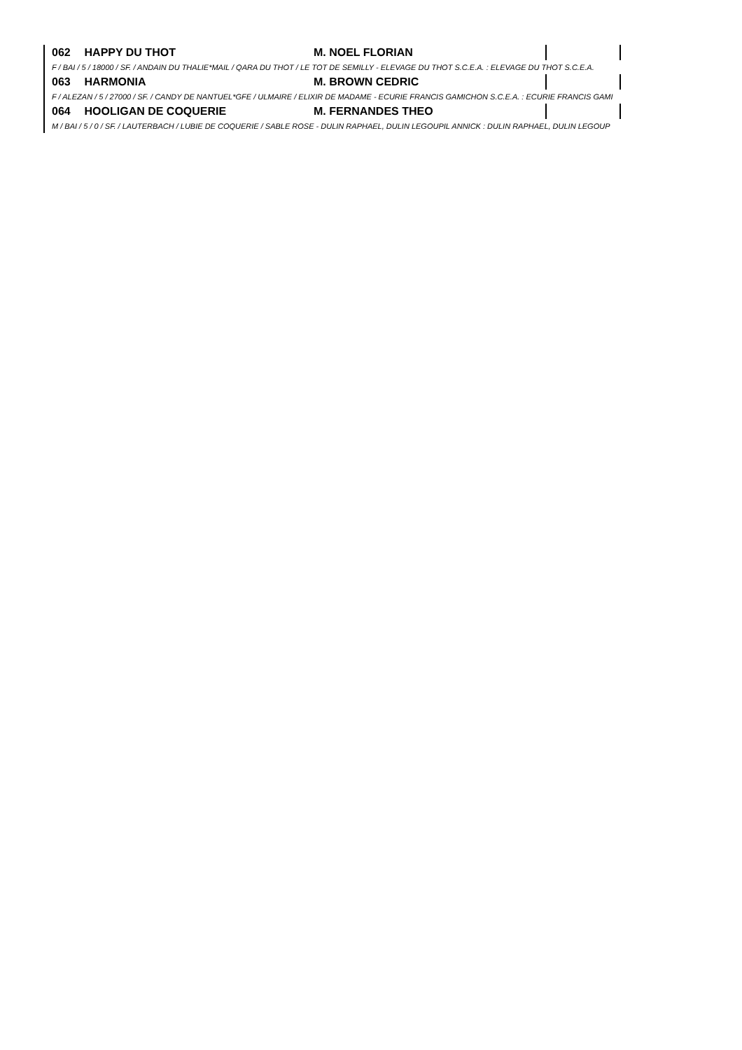| 062 | HAPPY DU THOT | M. NOEL FLORIAN | | |
| F / BAI / 5 / 18000 / SF. / ANDAIN DU THALIE*MAIL / QARA DU THOT / LE TOT DE SEMILLY - ELEVAGE DU THOT S.C.E.A. : ELEVAGE DU THOT S.C.E.A. | | | | |
| 063 | HARMONIA | M. BROWN CEDRIC | | |
| F / ALEZAN / 5 / 27000 / SF. / CANDY DE NANTUEL*GFE / ULMAIRE / ELIXIR DE MADAME - ECURIE FRANCIS GAMICHON S.C.E.A. : ECURIE FRANCIS GAMI | | | | |
| 064 | HOOLIGAN DE COQUERIE | M. FERNANDES THEO | | |
| M / BAI / 5 / 0 / SF. / LAUTERBACH / LUBIE DE COQUERIE / SABLE ROSE - DULIN RAPHAEL, DULIN LEGOUPIL ANNICK : DULIN RAPHAEL, DULIN LEGOUP | | | | |